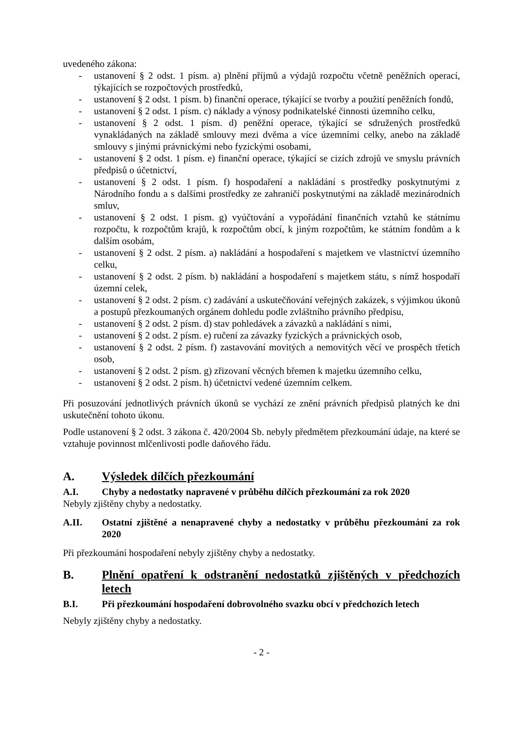uvedeného zákona:
- ustanovení § 2 odst. 1 písm. a) plnění příjmů a výdajů rozpočtu včetně peněžních operací, týkajících se rozpočtových prostředků,
- ustanovení § 2 odst. 1 písm. b) finanční operace, týkající se tvorby a použití peněžních fondů,
- ustanovení § 2 odst. 1 písm. c) náklady a výnosy podnikatelské činnosti územního celku,
- ustanovení § 2 odst. 1 písm. d) peněžní operace, týkající se sdružených prostředků vynakládaných na základě smlouvy mezi dvěma a více územními celky, anebo na základě smlouvy s jinými právnickými nebo fyzickými osobami,
- ustanovení § 2 odst. 1 písm. e) finanční operace, týkající se cizích zdrojů ve smyslu právních předpisů o účetnictví,
- ustanovení § 2 odst. 1 písm. f) hospodaření a nakládání s prostředky poskytnutými z Národního fondu a s dalšími prostředky ze zahraničí poskytnutými na základě mezinárodních smluv,
- ustanovení § 2 odst. 1 písm. g) vyúčtování a vypořádání finančních vztahů ke státnímu rozpočtu, k rozpočtům krajů, k rozpočtům obcí, k jiným rozpočtům, ke státním fondům a k dalším osobám,
- ustanovení § 2 odst. 2 písm. a) nakládání a hospodaření s majetkem ve vlastnictví územního celku,
- ustanovení § 2 odst. 2 písm. b) nakládání a hospodaření s majetkem státu, s nímž hospodaří územní celek,
- ustanovení § 2 odst. 2 písm. c) zadávání a uskutečňování veřejných zakázek, s výjimkou úkonů a postupů přezkoumaných orgánem dohledu podle zvláštního právního předpisu,
- ustanovení § 2 odst. 2 písm. d) stav pohledávek a závazků a nakládání s nimi,
- ustanovení § 2 odst. 2 písm. e) ručení za závazky fyzických a právnických osob,
- ustanovení § 2 odst. 2 písm. f) zastavování movitých a nemovitých věcí ve prospěch třetích osob,
- ustanovení § 2 odst. 2 písm. g) zřizovaní věcných břemen k majetku územního celku,
- ustanovení § 2 odst. 2 písm. h) účetnictví vedené územním celkem.
Při posuzování jednotlivých právních úkonů se vychází ze znění právních předpisů platných ke dni uskutečnění tohoto úkonu.
Podle ustanovení § 2 odst. 3 zákona č. 420/2004 Sb. nebyly předmětem přezkoumání údaje, na které se vztahuje povinnost mlčenlivosti podle daňového řádu.
A. Výsledek dílčích přezkoumání
A.I. Chyby a nedostatky napravené v průběhu dílčích přezkoumání za rok 2020
Nebyly zjištěny chyby a nedostatky.
A.II. Ostatní zjištěné a nenapravené chyby a nedostatky v průběhu přezkoumání za rok 2020
Při přezkoumání hospodaření nebyly zjištěny chyby a nedostatky.
B. Plnění opatření k odstranění nedostatků zjištěných v předchozích letech
B.I. Při přezkoumání hospodaření dobrovolného svazku obcí v předchozích letech
Nebyly zjištěny chyby a nedostatky.
- 2 -